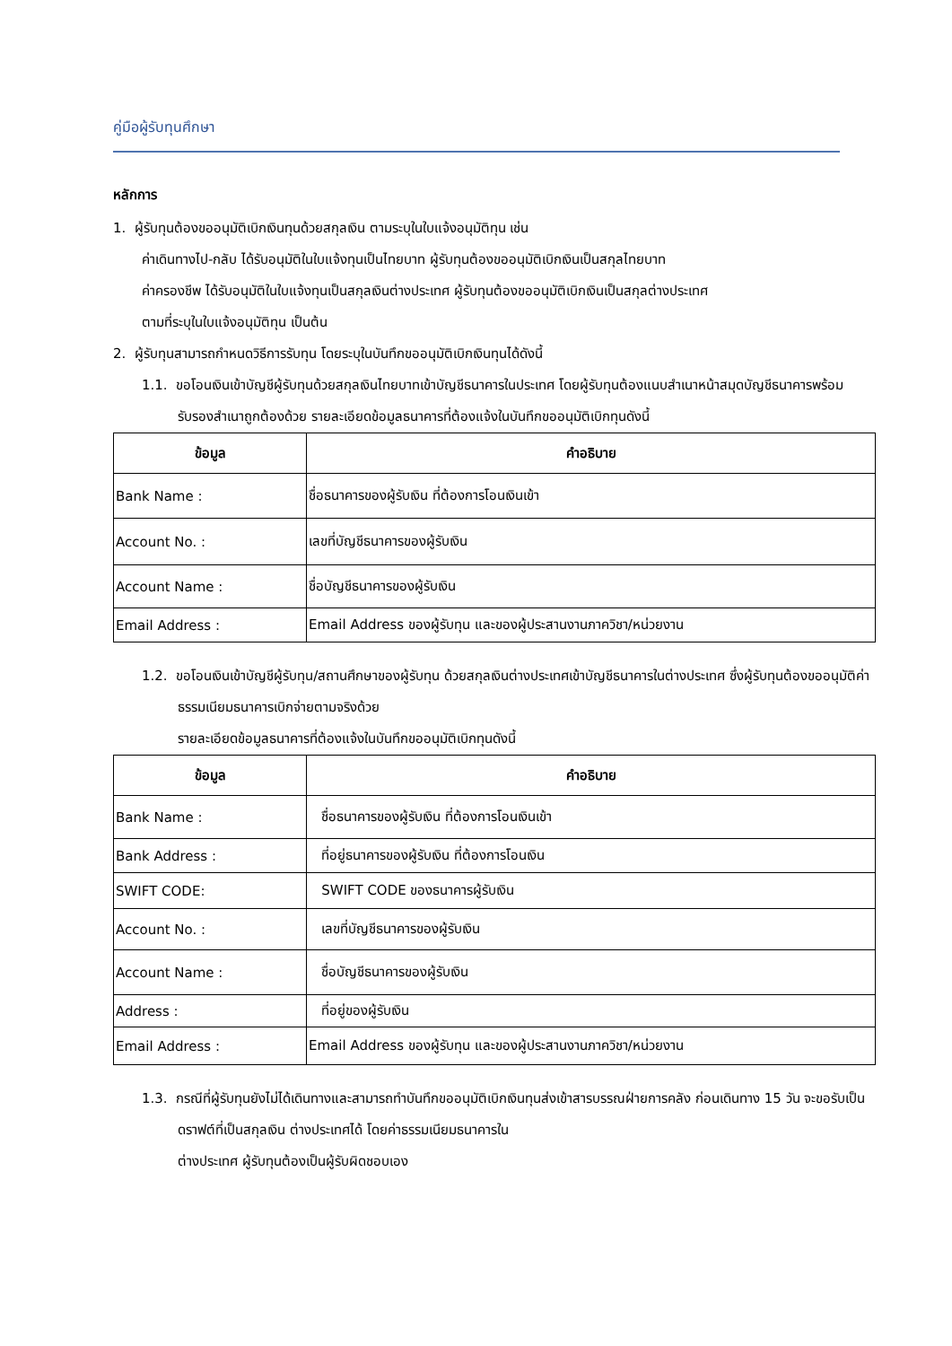คู่มือผู้รับทุนศึกษา
หลักการ
1. ผู้รับทุนต้องขออนุมัติเบิกเงินทุนด้วยสกุลเงิน ตามระบุในใบแจ้งอนุมัติทุน เช่น
ค่าเดินทางไป-กลับ ได้รับอนุมัติในใบแจ้งทุนเป็นไทยบาท ผู้รับทุนต้องขออนุมัติเบิกเงินเป็นสกุลไทยบาท
ค่าครองชีพ ได้รับอนุมัติในใบแจ้งทุนเป็นสกุลเงินต่างประเทศ ผู้รับทุนต้องขออนุมัติเบิกเงินเป็นสกุลต่างประเทศ
ตามที่ระบุในใบแจ้งอนุมัติทุน เป็นต้น
2. ผู้รับทุนสามารถกำหนดวิธีการรับทุน โดยระบุในบันทึกขออนุมัติเบิกเงินทุนได้ดังนี้
1.1. ขอโอนเงินเข้าบัญชีผู้รับทุนด้วยสกุลเงินไทยบาทเข้าบัญชีธนาคารในประเทศ โดยผู้รับทุนต้องแนบสำเนาหน้าสมุดบัญชีธนาคารพร้อมรับรองสำเนาถูกต้องด้วย รายละเอียดข้อมูลธนาคารที่ต้องแจ้งในบันทึกขออนุมัติเบิกทุนดังนี้
| ข้อมูล | คำอธิบาย |
| --- | --- |
| Bank Name : | ชื่อธนาคารของผู้รับเงิน ที่ต้องการโอนเงินเข้า |
| Account No. : | เลขที่บัญชีธนาคารของผู้รับเงิน |
| Account Name : | ชื่อบัญชีธนาคารของผู้รับเงิน |
| Email Address : | Email Address ของผู้รับทุน และของผู้ประสานงานภาควิชา/หน่วยงาน |
1.2. ขอโอนเงินเข้าบัญชีผู้รับทุน/สถานศึกษาของผู้รับทุน ด้วยสกุลเงินต่างประเทศเข้าบัญชีธนาคารในต่างประเทศ ซึ่งผู้รับทุนต้องขออนุมัติค่าธรรมเนียมธนาคารเบิกจ่ายตามจริงด้วย
รายละเอียดข้อมูลธนาคารที่ต้องแจ้งในบันทึกขออนุมัติเบิกทุนดังนี้
| ข้อมูล | คำอธิบาย |
| --- | --- |
| Bank Name : | ชื่อธนาคารของผู้รับเงิน ที่ต้องการโอนเงินเข้า |
| Bank Address : | ที่อยู่ธนาคารของผู้รับเงิน ที่ต้องการโอนเงิน |
| SWIFT CODE: | SWIFT CODE ของธนาคารผู้รับเงิน |
| Account No. : | เลขที่บัญชีธนาคารของผู้รับเงิน |
| Account Name : | ชื่อบัญชีธนาคารของผู้รับเงิน |
| Address : | ที่อยู่ของผู้รับเงิน |
| Email Address : | Email Address ของผู้รับทุน และของผู้ประสานงานภาควิชา/หน่วยงาน |
1.3. กรณีที่ผู้รับทุนยังไม่ได้เดินทางและสามารถทำบันทึกขออนุมัติเบิกเงินทุนส่งเข้าสารบรรณฝ่ายการคลัง ก่อนเดินทาง 15 วัน จะขอรับเป็นดราฟต์ที่เป็นสกุลเงิน ต่างประเทศได้ โดยค่าธรรมเนียมธนาคารใน
ต่างประเทศ ผู้รับทุนต้องเป็นผู้รับผิดชอบเอง